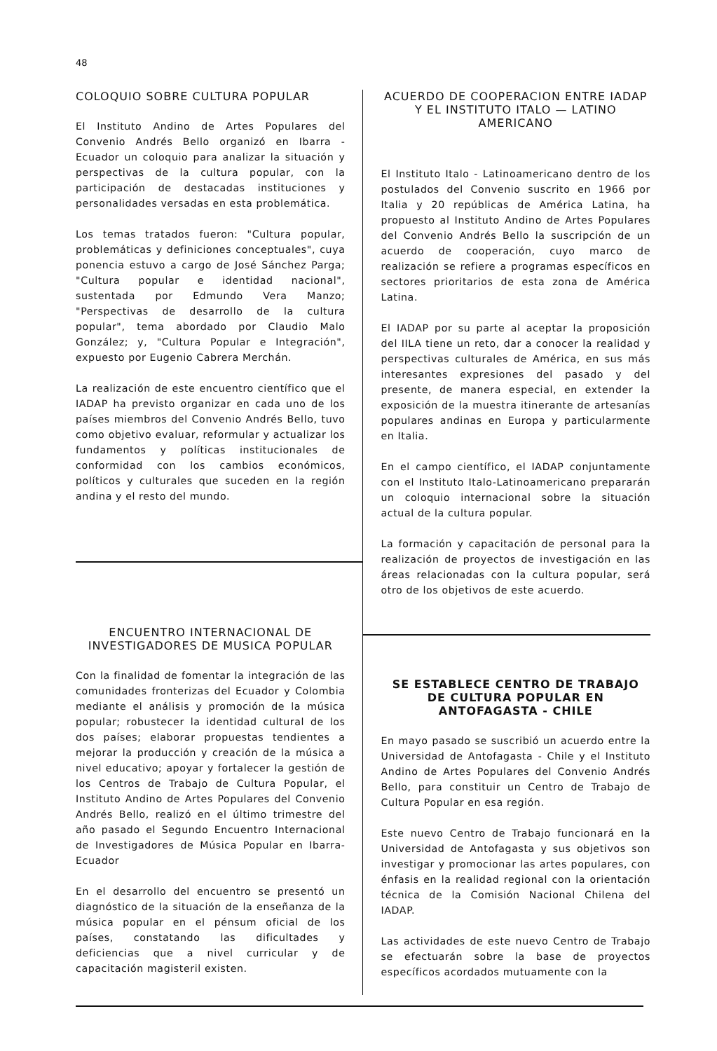48
COLOQUIO SOBRE CULTURA POPULAR
El Instituto Andino de Artes Populares del Convenio Andrés Bello organizó en Ibarra - Ecuador un coloquio para analizar la situación y perspectivas de la cultura popular, con la participación de destacadas instituciones y personalidades versadas en esta problemática.
Los temas tratados fueron: "Cultura popular, problemáticas y definiciones conceptuales", cuya ponencia estuvo a cargo de José Sánchez Parga; "Cultura popular e identidad nacional", sustentada por Edmundo Vera Manzo; "Perspectivas de desarrollo de la cultura popular", tema abordado por Claudio Malo González; y, "Cultura Popular e Integración", expuesto por Eugenio Cabrera Merchán.
La realización de este encuentro científico que el IADAP ha previsto organizar en cada uno de los países miembros del Convenio Andrés Bello, tuvo como objetivo evaluar, reformular y actualizar los fundamentos y políticas institucionales de conformidad con los cambios económicos, políticos y culturales que suceden en la región andina y el resto del mundo.
ENCUENTRO INTERNACIONAL DE INVESTIGADORES DE MUSICA POPULAR
Con la finalidad de fomentar la integración de las comunidades fronterizas del Ecuador y Colombia mediante el análisis y promoción de la música popular; robustecer la identidad cultural de los dos países; elaborar propuestas tendientes a mejorar la producción y creación de la música a nivel educativo; apoyar y fortalecer la gestión de los Centros de Trabajo de Cultura Popular, el Instituto Andino de Artes Populares del Convenio Andrés Bello, realizó en el último trimestre del año pasado el Segundo Encuentro Internacional de Investigadores de Música Popular en Ibarra-Ecuador
En el desarrollo del encuentro se presentó un diagnóstico de la situación de la enseñanza de la música popular en el pénsum oficial de los países, constatando las dificultades y deficiencias que a nivel curricular y de capacitación magisteril existen.
ACUERDO DE COOPERACION ENTRE IADAP Y EL INSTITUTO ITALO — LATINO AMERICANO
El Instituto Italo - Latinoamericano dentro de los postulados del Convenio suscrito en 1966 por Italia y 20 repúblicas de América Latina, ha propuesto al Instituto Andino de Artes Populares del Convenio Andrés Bello la suscripción de un acuerdo de cooperación, cuyo marco de realización se refiere a programas específicos en sectores prioritarios de esta zona de América Latina.
El IADAP por su parte al aceptar la proposición del IILA tiene un reto, dar a conocer la realidad y perspectivas culturales de América, en sus más interesantes expresiones del pasado y del presente, de manera especial, en extender la exposición de la muestra itinerante de artesanías populares andinas en Europa y particularmente en Italia.
En el campo científico, el IADAP conjuntamente con el Instituto Italo-Latinoamericano prepararán un coloquio internacional sobre la situación actual de la cultura popular.
La formación y capacitación de personal para la realización de proyectos de investigación en las áreas relacionadas con la cultura popular, será otro de los objetivos de este acuerdo.
SE ESTABLECE CENTRO DE TRABAJO DE CULTURA POPULAR EN ANTOFAGASTA - CHILE
En mayo pasado se suscribió un acuerdo entre la Universidad de Antofagasta - Chile y el Instituto Andino de Artes Populares del Convenio Andrés Bello, para constituir un Centro de Trabajo de Cultura Popular en esa región.
Este nuevo Centro de Trabajo funcionará en la Universidad de Antofagasta y sus objetivos son investigar y promocionar las artes populares, con énfasis en la realidad regional con la orientación técnica de la Comisión Nacional Chilena del IADAP.
Las actividades de este nuevo Centro de Trabajo se efectuarán sobre la base de proyectos específicos acordados mutuamente con la